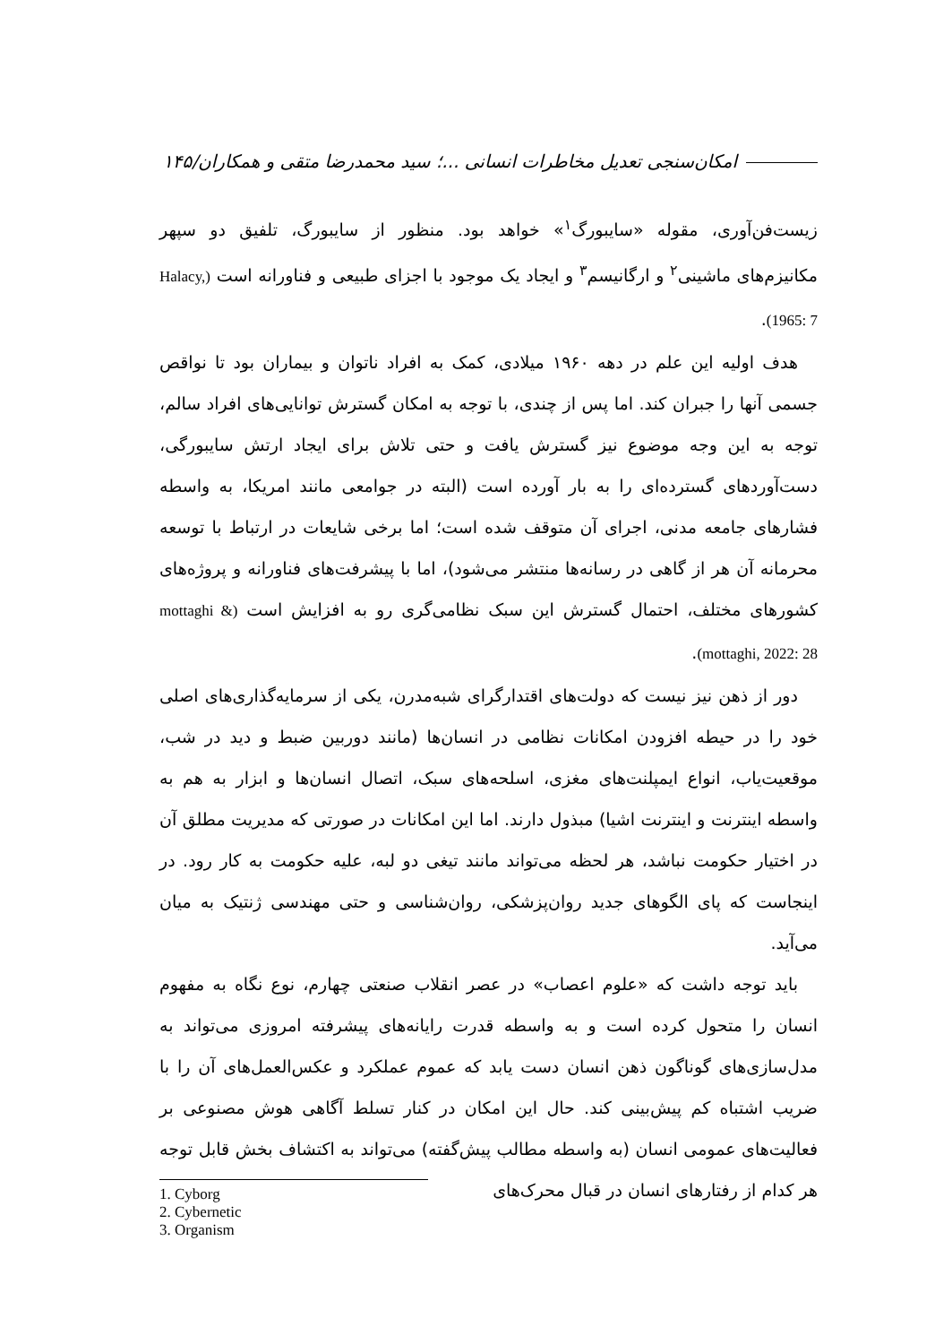امکان‌سنجی تعدیل مخاطرات انسانی ...؛ سید محمدرضا متقی و همکاران/۱۴۵
زیست‌فن‌آوری، مقوله «سایبورگ<sup>۱</sup>» خواهد بود. منظور از سایبورگ، تلفیق دو سپهر مکانیزم‌های ماشینی<sup>۲</sup> و ارگانیسم<sup>۳</sup> و ایجاد یک موجود با اجزای طبیعی و فناورانه است (Halacy, 1965: 7).
هدف اولیه این علم در دهه ۱۹۶۰ میلادی، کمک به افراد ناتوان و بیماران بود تا نواقص جسمی آنها را جبران کند. اما پس از چندی، با توجه به امکان گسترش توانایی‌های افراد سالم، توجه به این وجه موضوع نیز گسترش یافت و حتی تلاش برای ایجاد ارتش سایبورگی، دست‌آوردهای گسترده‌ای را به بار آورده است (البته در جوامعی مانند امریکا، به واسطه فشارهای جامعه مدنی، اجرای آن متوقف شده است؛ اما برخی شایعات در ارتباط با توسعه محرمانه آن هر از گاهی در رسانه‌ها منتشر می‌شود)، اما با پیشرفت‌های فناورانه و پروژه‌های کشورهای مختلف، احتمال گسترش این سبک نظامی‌گری رو به افزایش است (mottaghi & mottaghi, 2022: 28).
دور از ذهن نیز نیست که دولت‌های اقتدارگرای شبه‌مدرن، یکی از سرمایه‌گذاری‌های اصلی خود را در حیطه افزودن امکانات نظامی در انسان‌ها (مانند دوربین ضبط و دید در شب، موقعیت‌یاب، انواع ایمپلنت‌های مغزی، اسلحه‌های سبک، اتصال انسان‌ها و ابزار به هم به واسطه اینترنت و اینترنت اشیا) مبذول دارند. اما این امکانات در صورتی که مدیریت مطلق آن در اختیار حکومت نباشد، هر لحظه می‌تواند مانند تیغی دو لبه، علیه حکومت به کار رود. در اینجاست که پای الگوهای جدید روان‌پزشکی، روان‌شناسی و حتی مهندسی ژنتیک به میان می‌آید.
باید توجه داشت که «علوم اعصاب» در عصر انقلاب صنعتی چهارم، نوع نگاه به مفهوم انسان را متحول کرده است و به واسطه قدرت رایانه‌های پیشرفته امروزی می‌تواند به مدل‌سازی‌های گوناگون ذهن انسان دست یابد که عموم عملکرد و عکس‌العمل‌های آن را با ضریب اشتباه کم پیش‌بینی کند. حال این امکان در کنار تسلط آگاهی هوش مصنوعی بر فعالیت‌های عمومی انسان (به واسطه مطالب پیش‌گفته) می‌تواند به اکتشاف بخش قابل توجه هر کدام از رفتارهای انسان در قبال محرک‌های
1. Cyborg
2. Cybernetic
3. Organism